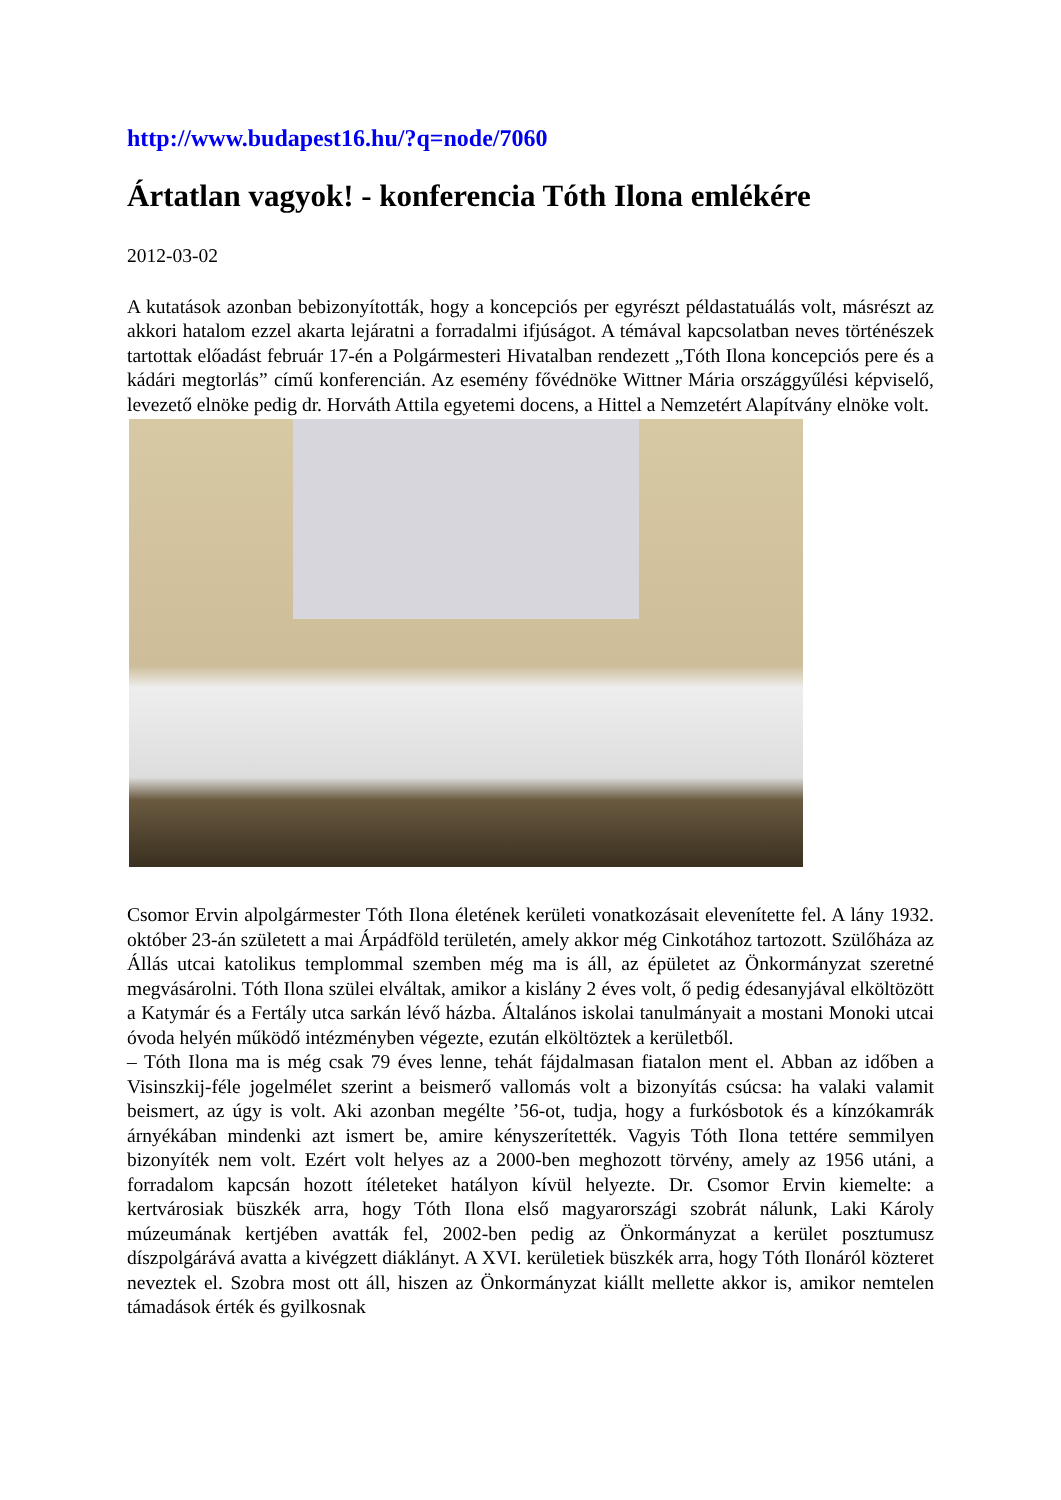http://www.budapest16.hu/?q=node/7060
Ártatlan vagyok! - konferencia Tóth Ilona emlékére
2012-03-02
A kutatások azonban bebizonyították, hogy a koncepciós per egyrészt példastatuálás volt, másrészt az akkori hatalom ezzel akarta lejáratni a forradalmi ifjúságot. A témával kapcsolatban neves történészek tartottak előadást február 17-én a Polgármesteri Hivatalban rendezett „Tóth Ilona koncepciós pere és a kádári megtorlás” című konferencián. Az esemény fővédnöke Wittner Mária országgyűlési képviselő, levezető elnöke pedig dr. Horváth Attila egyetemi docens, a Hittel a Nemzetért Alapítvány elnöke volt.
Csomor Ervin alpolgármester Tóth Ilona életének kerületi vonatkozásait elevenítette fel. A lány 1932. október 23-án született a mai Árpádföld területén, amely akkor még Cinkotához tartozott. Szülőháza az Állás utcai katolikus templommal szemben még ma is áll, az épületet az Önkormányzat szeretné megvásárolni. Tóth Ilona szülei elváltak, amikor a kislány 2 éves volt, ő pedig édesanyjával elköltözött a Katymár és a Fertály utca sarkán lévő házba. Általános iskolai tanulmányait a mostani Monoki utcai óvoda helyén működő intézményben végezte, ezután elköltöztek a kerületből.
– Tóth Ilona ma is még csak 79 éves lenne, tehát fájdalmasan fiatalon ment el. Abban az időben a Visinszkij-féle jogelmélet szerint a beismerő vallomás volt a bizonyítás csúcsa: ha valaki valamit beismert, az úgy is volt. Aki azonban megélte ’56-ot, tudja, hogy a furkósbotok és a kínzókamrák árnyékában mindenki azt ismert be, amire kényszerítették. Vagyis Tóth Ilona tettére semmilyen bizonyíték nem volt. Ezért volt helyes az a 2000-ben meghozott törvény, amely az 1956 utáni, a forradalom kapcsán hozott ítéleteket hatályon kívül helyezte. Dr. Csomor Ervin kiemelte: a kertvárosiak büszkék arra, hogy Tóth Ilona első magyarországi szobrát nálunk, Laki Károly múzeumának kertjében avatták fel, 2002-ben pedig az Önkormányzat a kerület posztumusz díszpolgárává avatta a kivégzett diáklányt. A XVI. kerületiek büszkék arra, hogy Tóth Ilonáról közteret neveztek el. Szobra most ott áll, hiszen az Önkormányzat kiállt mellette akkor is, amikor nemtelen támadások érték és gyilkosnak